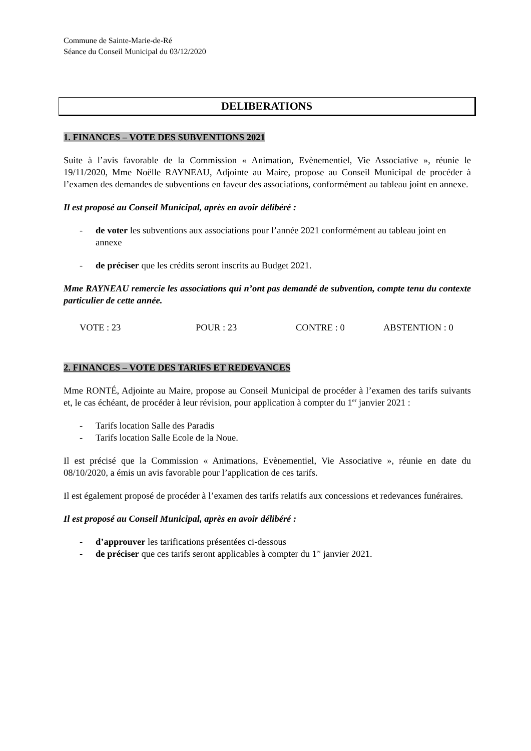Commune de Sainte-Marie-de-Ré
Séance du Conseil Municipal du 03/12/2020
DELIBERATIONS
1. FINANCES – VOTE DES SUBVENTIONS 2021
Suite à l’avis favorable de la Commission « Animation, Evènementiel, Vie Associative », réunie le 19/11/2020, Mme Noëlle RAYNEAU, Adjointe au Maire, propose au Conseil Municipal de procéder à l’examen des demandes de subventions en faveur des associations, conformément au tableau joint en annexe.
Il est proposé au Conseil Municipal, après en avoir délibéré :
- de voter les subventions aux associations pour l’année 2021 conformément au tableau joint en annexe
- de préciser que les crédits seront inscrits au Budget 2021.
Mme RAYNEAU remercie les associations qui n’ont pas demandé de subvention, compte tenu du contexte particulier de cette année.
VOTE : 23 POUR : 23 CONTRE : 0 ABSTENTION : 0
2. FINANCES – VOTE DES TARIFS ET REDEVANCES
Mme RONTÉ, Adjointe au Maire, propose au Conseil Municipal de procéder à l’examen des tarifs suivants et, le cas échéant, de procéder à leur révision, pour application à compter du 1<sup>er</sup> janvier 2021 :
- Tarifs location Salle des Paradis
- Tarifs location Salle Ecole de la Noue.
Il est précisé que la Commission « Animations, Evènementiel, Vie Associative », réunie en date du 08/10/2020, a émis un avis favorable pour l’application de ces tarifs.
Il est également proposé de procéder à l’examen des tarifs relatifs aux concessions et redevances funéraires.
Il est proposé au Conseil Municipal, après en avoir délibéré :
- d’approuver les tarifications présentées ci-dessous
- de préciser que ces tarifs seront applicables à compter du 1<sup>er</sup> janvier 2021.